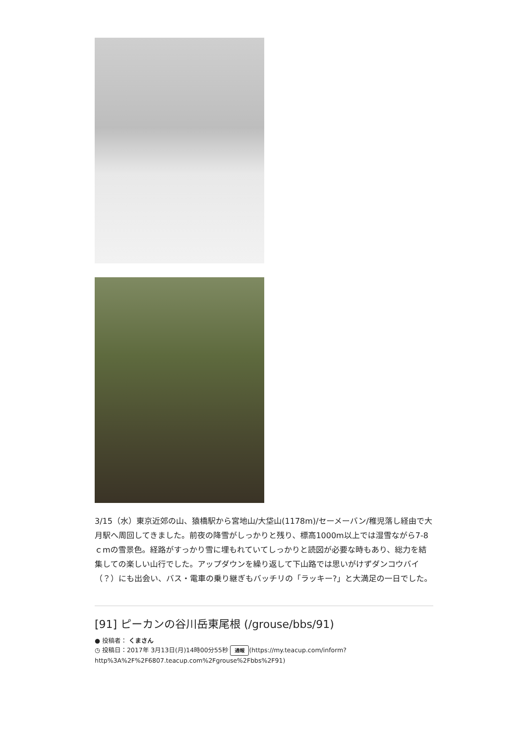3/15（水）東京近郊の山、猿橋駅から宮地山/大垈山(1178m)/セーメーバン/稚児落し経由で大月駅へ周回してきました。前夜の降雪がしっかりと残り、標高1000m以上では湿雪ながら7-8ｃmの雪景色。経路がすっかり雪に埋もれていてしっかりと読図が必要な時もあり、総力を結集しての楽しい山行でした。アップダウンを繰り返して下山路では思いがけずダンコウバイ（？）にも出会い、バス・電車の乗り継ぎもバッチリの「ラッキー?」と大満足の一日でした。
[91] ピーカンの谷川岳東尾根 (/grouse/bbs/91)
● 投稿者： くまさん
◷ 投稿日：2017年 3月13日(月)14時00分55秒 通報 (https://my.teacup.com/inform?http%3A%2F%2F6807.teacup.com%2Fgrouse%2Fbbs%2F91)